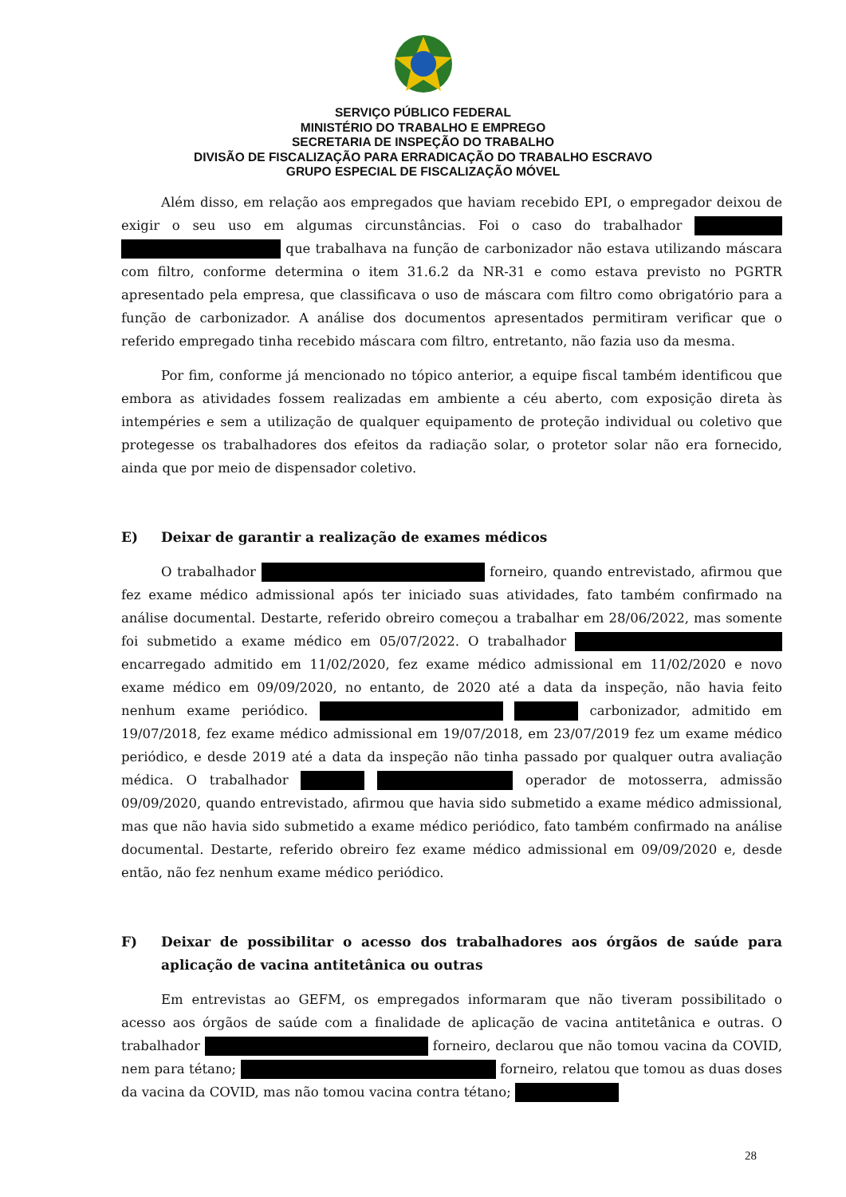SERVIÇO PÚBLICO FEDERAL
MINISTÉRIO DO TRABALHO E EMPREGO
SECRETARIA DE INSPEÇÃO DO TRABALHO
DIVISÃO DE FISCALIZAÇÃO PARA ERRADICAÇÃO DO TRABALHO ESCRAVO
GRUPO ESPECIAL DE FISCALIZAÇÃO MÓVEL
Além disso, em relação aos empregados que haviam recebido EPI, o empregador deixou de exigir o seu uso em algumas circunstâncias. Foi o caso do trabalhador que trabalhava na função de carbonizador não estava utilizando máscara com filtro, conforme determina o item 31.6.2 da NR-31 e como estava previsto no PGRTR apresentado pela empresa, que classificava o uso de máscara com filtro como obrigatório para a função de carbonizador. A análise dos documentos apresentados permitiram verificar que o referido empregado tinha recebido máscara com filtro, entretanto, não fazia uso da mesma.
Por fim, conforme já mencionado no tópico anterior, a equipe fiscal também identificou que embora as atividades fossem realizadas em ambiente a céu aberto, com exposição direta às intempéries e sem a utilização de qualquer equipamento de proteção individual ou coletivo que protegesse os trabalhadores dos efeitos da radiação solar, o protetor solar não era fornecido, ainda que por meio de dispensador coletivo.
E) Deixar de garantir a realização de exames médicos
O trabalhador forneiro, quando entrevistado, afirmou que fez exame médico admissional após ter iniciado suas atividades, fato também confirmado na análise documental. Destarte, referido obreiro começou a trabalhar em 28/06/2022, mas somente foi submetido a exame médico em 05/07/2022. O trabalhador encarregado admitido em 11/02/2020, fez exame médico admissional em 11/02/2020 e novo exame médico em 09/09/2020, no entanto, de 2020 até a data da inspeção, não havia feito nenhum exame periódico. carbonizador, admitido em 19/07/2018, fez exame médico admissional em 19/07/2018, em 23/07/2019 fez um exame médico periódico, e desde 2019 até a data da inspeção não tinha passado por qualquer outra avaliação médica. O trabalhador operador de motosserra, admissão 09/09/2020, quando entrevistado, afirmou que havia sido submetido a exame médico admissional, mas que não havia sido submetido a exame médico periódico, fato também confirmado na análise documental. Destarte, referido obreiro fez exame médico admissional em 09/09/2020 e, desde então, não fez nenhum exame médico periódico.
F) Deixar de possibilitar o acesso dos trabalhadores aos órgãos de saúde para aplicação de vacina antitetânica ou outras
Em entrevistas ao GEFM, os empregados informaram que não tiveram possibilitado o acesso aos órgãos de saúde com a finalidade de aplicação de vacina antitetânica e outras. O trabalhador forneiro, declarou que não tomou vacina da COVID, nem para tétano; forneiro, relatou que tomou as duas doses da vacina da COVID, mas não tomou vacina contra tétano;
28